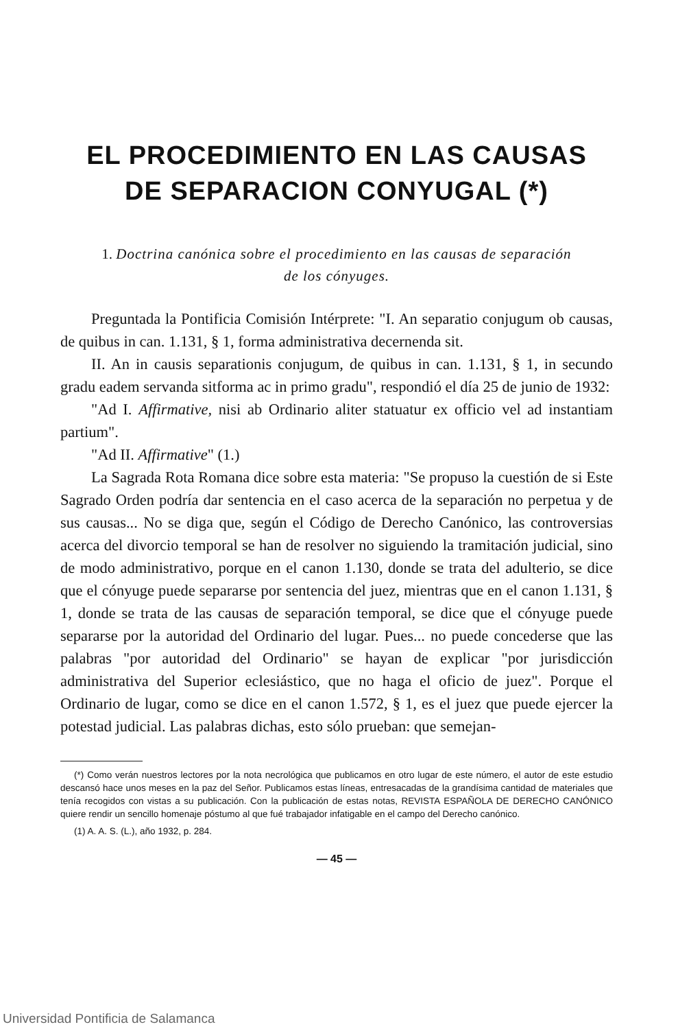EL PROCEDIMIENTO EN LAS CAUSAS
DE SEPARACION CONYUGAL (*)
1. Doctrina canónica sobre el procedimiento en las causas de separación
de los cónyuges.
Preguntada la Pontificia Comisión Intérprete: "I. An separatio conjugum ob causas, de quibus in can. 1.131, § 1, forma administrativa decernenda sit.
II. An in causis separationis conjugum, de quibus in can. 1.131, § 1, in secundo gradu eadem servanda sitforma ac in primo gradu", respondió el día 25 de junio de 1932:
"Ad I. Affirmative, nisi ab Ordinario aliter statuatur ex officio vel ad instantiam partium".
"Ad II. Affirmative" (1.)
La Sagrada Rota Romana dice sobre esta materia: "Se propuso la cuestión de si Este Sagrado Orden podría dar sentencia en el caso acerca de la separación no perpetua y de sus causas... No se diga que, según el Código de Derecho Canónico, las controversias acerca del divorcio temporal se han de resolver no siguiendo la tramitación judicial, sino de modo administrativo, porque en el canon 1.130, donde se trata del adulterio, se dice que el cónyuge puede separarse por sentencia del juez, mientras que en el canon 1.131, § 1, donde se trata de las causas de separación temporal, se dice que el cónyuge puede separarse por la autoridad del Ordinario del lugar. Pues... no puede concederse que las palabras "por autoridad del Ordinario" se hayan de explicar "por jurisdicción administrativa del Superior eclesiástico, que no haga el oficio de juez". Porque el Ordinario de lugar, como se dice en el canon 1.572, § 1, es el juez que puede ejercer la potestad judicial. Las palabras dichas, esto sólo prueban: que semejan-
(*) Como verán nuestros lectores por la nota necrológica que publicamos en otro lugar de este número, el autor de este estudio descansó hace unos meses en la paz del Señor. Publicamos estas líneas, entresacadas de la grandísima cantidad de materiales que tenía recogidos con vistas a su publicación. Con la publicación de estas notas, REVISTA ESPAÑOLA DE DERECHO CANÓNICO quiere rendir un sencillo homenaje póstumo al que fué trabajador infatigable en el campo del Derecho canónico.
(1) A. A. S. (L.), año 1932, p. 284.
— 45 —
Universidad Pontificia de Salamanca